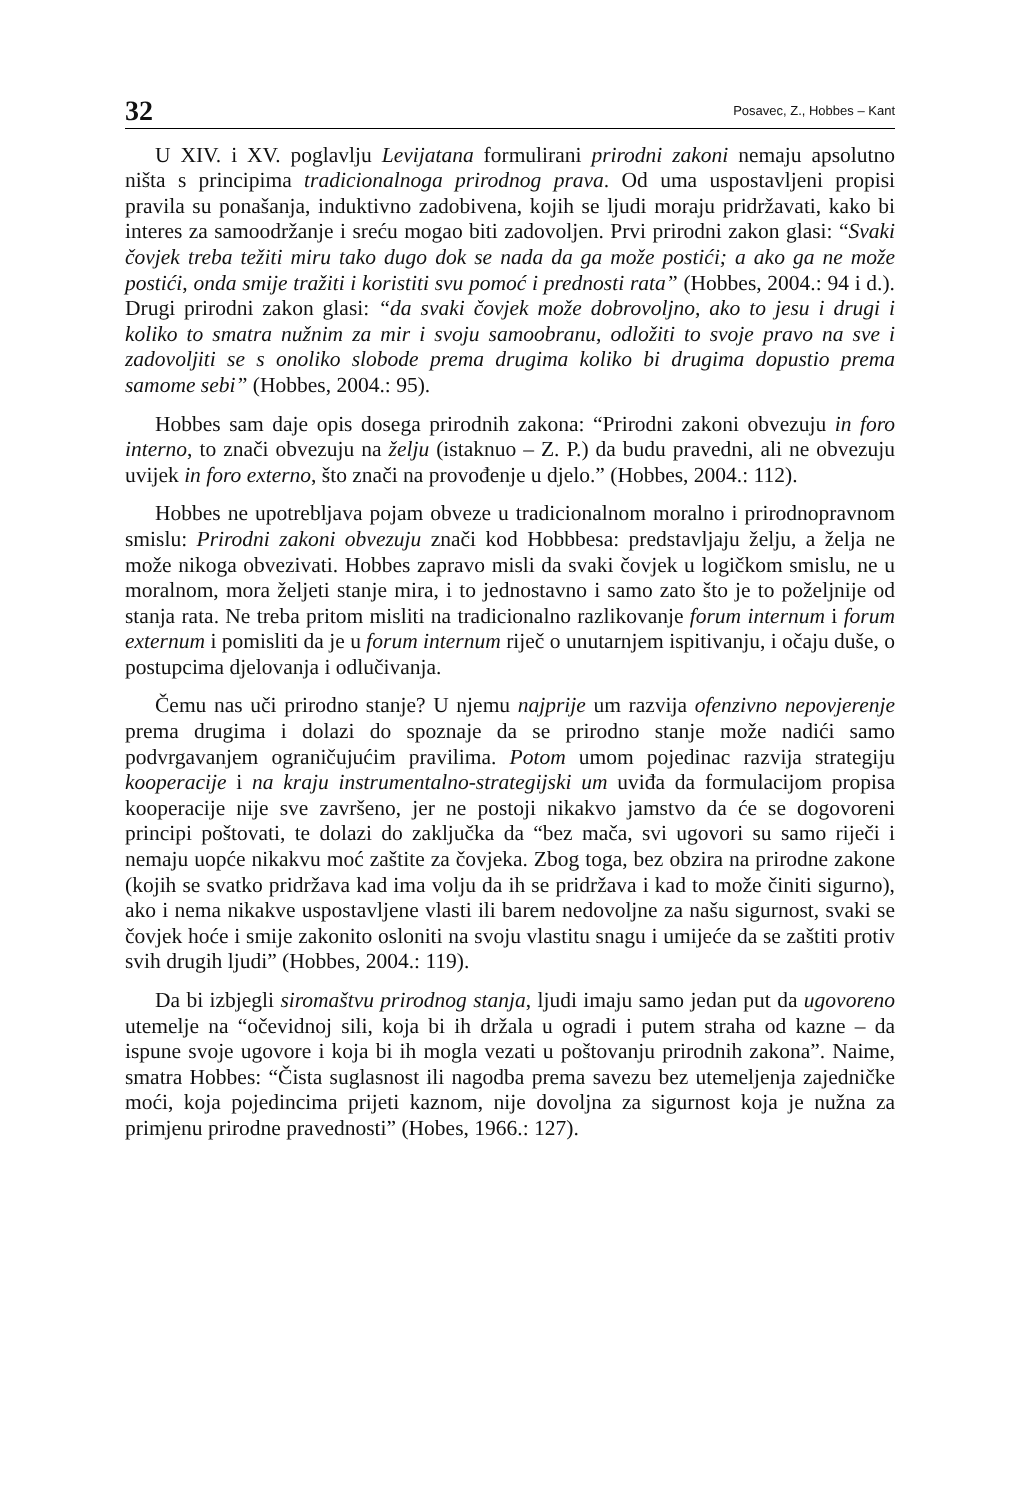32 Posavec, Z., Hobbes – Kant
U XIV. i XV. poglavlju Levijatana formulirani prirodni zakoni nemaju apsolutno ništa s principima tradicionalnoga prirodnog prava. Od uma uspostavljeni propisi pravila su ponašanja, induktivno zadobivena, kojih se ljudi moraju pridržavati, kako bi interes za samoodržanje i sreću mogao biti zadovoljen. Prvi prirodni zakon glasi: “Svaki čovjek treba težiti miru tako dugo dok se nada da ga može postići; a ako ga ne može postići, onda smije tražiti i koristiti svu pomoć i prednosti rata” (Hobbes, 2004.: 94 i d.). Drugi prirodni zakon glasi: “da svaki čovjek može dobrovoljno, ako to jesu i drugi i koliko to smatra nužnim za mir i svoju samoobranu, odložiti to svoje pravo na sve i zadovoljiti se s onoliko slobode prema drugima koliko bi drugima dopustio prema samome sebi” (Hobbes, 2004.: 95).
Hobbes sam daje opis dosega prirodnih zakona: “Prirodni zakoni obvezuju in foro interno, to znači obvezuju na želju (istaknuo – Z. P.) da budu pravedni, ali ne obvezuju uvijek in foro externo, što znači na provođenje u djelo.” (Hobbes, 2004.: 112).
Hobbes ne upotrebljava pojam obveze u tradicionalnom moralno i prirodnopravnom smislu: Prirodni zakoni obvezuju znači kod Hobbbesa: predstavljaju želju, a želja ne može nikoga obvezivati. Hobbes zapravo misli da svaki čovjek u logičkom smislu, ne u moralnom, mora željeti stanje mira, i to jednostavno i samo zato što je to poželjnije od stanja rata. Ne treba pritom misliti na tradicionalno razlikovanje forum internum i forum externum i pomisliti da je u forum internum riječ o unutarnjem ispitivanju, i očaju duše, o postupcima djelovanja i odlučivanja.
Čemu nas uči prirodno stanje? U njemu najprije um razvija ofenzivno nepovjerenje prema drugima i dolazi do spoznaje da se prirodno stanje može nadići samo podvrgavanjem ograničujućim pravilima. Potom umom pojedinac razvija strategiju kooperacije i na kraju instrumentalno-strategijski um uviđa da formulacijom propisa kooperacije nije sve završeno, jer ne postoji nikakvo jamstvo da će se dogovoreni principi poštovati, te dolazi do zaključka da “bez mača, svi ugovori su samo riječi i nemaju uopće nikakvu moć zaštite za čovjeka. Zbog toga, bez obzira na prirodne zakone (kojih se svatko pridržava kad ima volju da ih se pridržava i kad to može činiti sigurno), ako i nema nikakve uspostavljene vlasti ili barem nedovoljne za našu sigurnost, svaki se čovjek hoće i smije zakonito osloniti na svoju vlastitu snagu i umijeće da se zaštiti protiv svih drugih ljudi” (Hobbes, 2004.: 119).
Da bi izbjegli siromaštvu prirodnog stanja, ljudi imaju samo jedan put da ugovoreno utemelje na “očevidnoj sili, koja bi ih držala u ogradi i putem straha od kazne – da ispune svoje ugovore i koja bi ih mogla vezati u poštovanju prirodnih zakona”. Naime, smatra Hobbes: “Čista suglasnost ili nagodba prema savezu bez utemeljenja zajedničke moći, koja pojedincima prijeti kaznom, nije dovoljna za sigurnost koja je nužna za primjenu prirodne pravednosti” (Hobes, 1966.: 127).